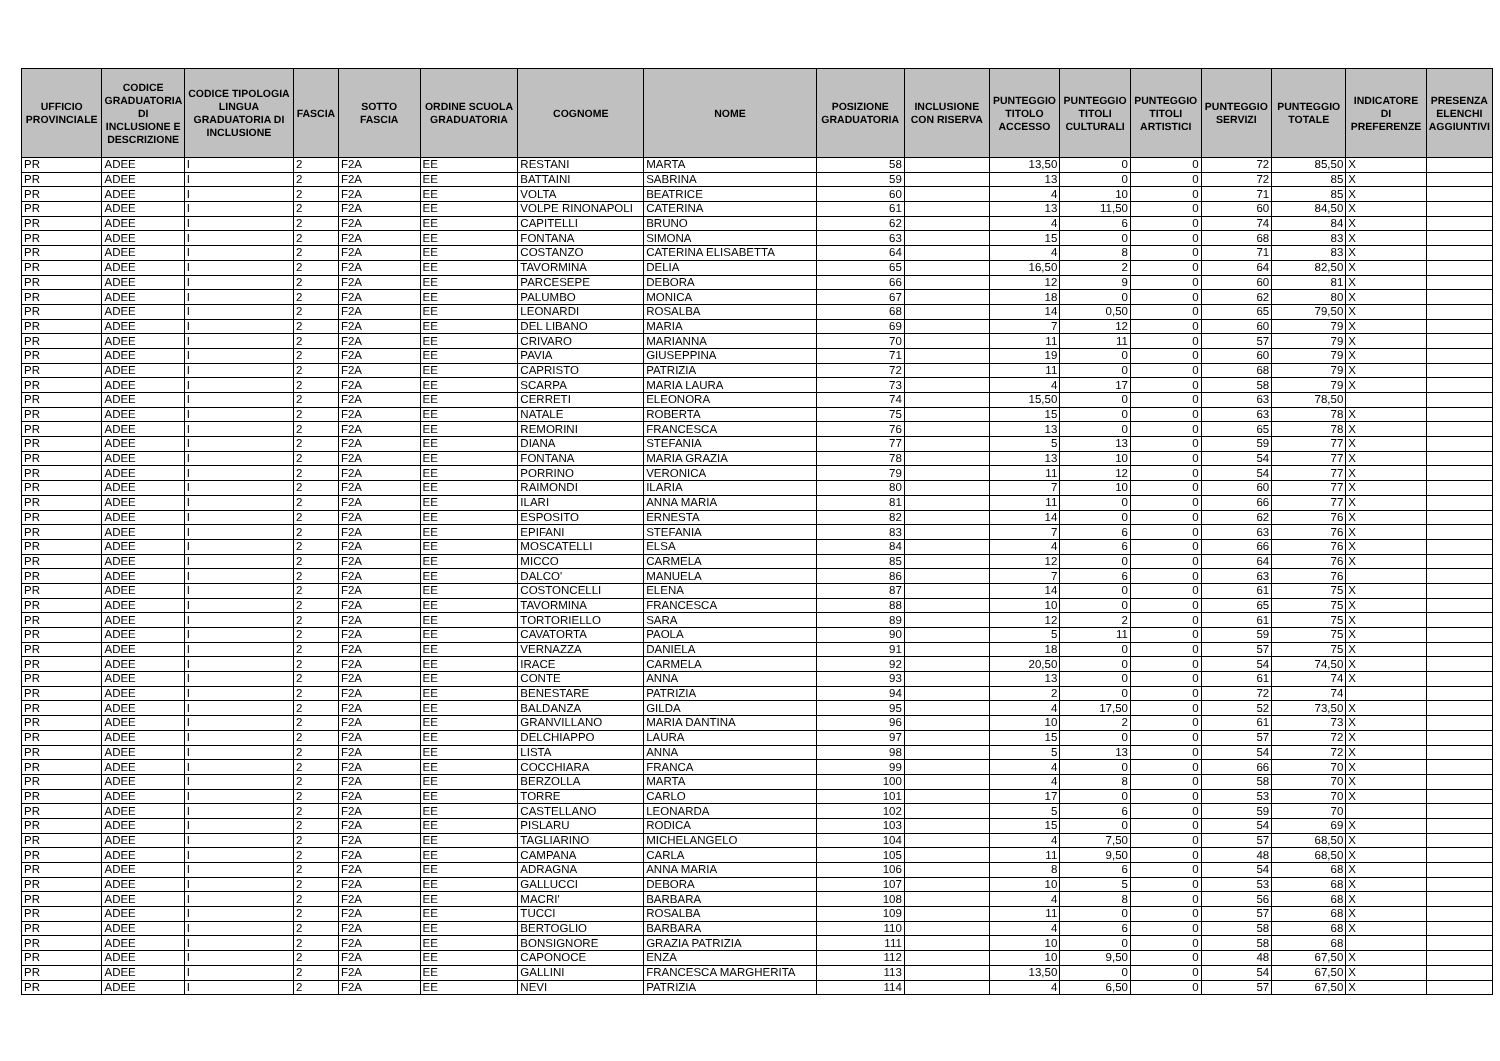| UFFICIO PROVINCIALE | CODICE GRADUATORIA DI INCLUSIONE E DESCRIZIONE | CODICE TIPOLOGIA LINGUA GRADUATORIA DI INCLUSIONE | FASCIA | SOTTO FASCIA | ORDINE SCUOLA GRADUATORIA | COGNOME | NOME | POSIZIONE GRADUATORIA | INCLUSIONE CON RISERVA | PUNTEGGIO TITOLO ACCESSO | PUNTEGGIO TITOLI CULTURALI | PUNTEGGIO TITOLI ARTISTICI | PUNTEGGIO SERVIZI | PUNTEGGIO TOTALE | INDICATORE DI PREFERENZE | PRESENZA ELENCHI AGGIUNTIVI |
| --- | --- | --- | --- | --- | --- | --- | --- | --- | --- | --- | --- | --- | --- | --- | --- | --- |
| PR | ADEE | I | 2 | F2A | EE | RESTANI | MARTA | 58 | | 13,50 | 0 | 0 | 72 | 85,50 | X | |
| PR | ADEE | I | 2 | F2A | EE | BATTAINI | SABRINA | 59 | | 13 | 0 | 0 | 72 | 85 | X | |
| PR | ADEE | I | 2 | F2A | EE | VOLTA | BEATRICE | 60 | | 4 | 10 | 0 | 71 | 85 | X | |
| PR | ADEE | I | 2 | F2A | EE | VOLPE RINONAPOLI | CATERINA | 61 | | 13 | 11,50 | 0 | 60 | 84,50 | X | |
| PR | ADEE | I | 2 | F2A | EE | CAPITELLI | BRUNO | 62 | | 4 | 6 | 0 | 74 | 84 | X | |
| PR | ADEE | I | 2 | F2A | EE | FONTANA | SIMONA | 63 | | 15 | 0 | 0 | 68 | 83 | X | |
| PR | ADEE | I | 2 | F2A | EE | COSTANZO | CATERINA ELISABETTA | 64 | | 4 | 8 | 0 | 71 | 83 | X | |
| PR | ADEE | I | 2 | F2A | EE | TAVORMINA | DELIA | 65 | | 16,50 | 2 | 0 | 64 | 82,50 | X | |
| PR | ADEE | I | 2 | F2A | EE | PARCESEPE | DEBORA | 66 | | 12 | 9 | 0 | 60 | 81 | X | |
| PR | ADEE | I | 2 | F2A | EE | PALUMBO | MONICA | 67 | | 18 | 0 | 0 | 62 | 80 | X | |
| PR | ADEE | I | 2 | F2A | EE | LEONARDI | ROSALBA | 68 | | 14 | 0,50 | 0 | 65 | 79,50 | X | |
| PR | ADEE | I | 2 | F2A | EE | DEL LIBANO | MARIA | 69 | | 7 | 12 | 0 | 60 | 79 | X | |
| PR | ADEE | I | 2 | F2A | EE | CRIVARO | MARIANNA | 70 | | 11 | 11 | 0 | 57 | 79 | X | |
| PR | ADEE | I | 2 | F2A | EE | PAVIA | GIUSEPPINA | 71 | | 19 | 0 | 0 | 60 | 79 | X | |
| PR | ADEE | I | 2 | F2A | EE | CAPRISTO | PATRIZIA | 72 | | 11 | 0 | 0 | 68 | 79 | X | |
| PR | ADEE | I | 2 | F2A | EE | SCARPA | MARIA LAURA | 73 | | 4 | 17 | 0 | 58 | 79 | X | |
| PR | ADEE | I | 2 | F2A | EE | CERRETI | ELEONORA | 74 | | 15,50 | 0 | 0 | 63 | 78,50 | | |
| PR | ADEE | I | 2 | F2A | EE | NATALE | ROBERTA | 75 | | 15 | 0 | 0 | 63 | 78 | X | |
| PR | ADEE | I | 2 | F2A | EE | REMORINI | FRANCESCA | 76 | | 13 | 0 | 0 | 65 | 78 | X | |
| PR | ADEE | I | 2 | F2A | EE | DIANA | STEFANIA | 77 | | 5 | 13 | 0 | 59 | 77 | X | |
| PR | ADEE | I | 2 | F2A | EE | FONTANA | MARIA GRAZIA | 78 | | 13 | 10 | 0 | 54 | 77 | X | |
| PR | ADEE | I | 2 | F2A | EE | PORRINO | VERONICA | 79 | | 11 | 12 | 0 | 54 | 77 | X | |
| PR | ADEE | I | 2 | F2A | EE | RAIMONDI | ILARIA | 80 | | 7 | 10 | 0 | 60 | 77 | X | |
| PR | ADEE | I | 2 | F2A | EE | ILARI | ANNA MARIA | 81 | | 11 | 0 | 0 | 66 | 77 | X | |
| PR | ADEE | I | 2 | F2A | EE | ESPOSITO | ERNESTA | 82 | | 14 | 0 | 0 | 62 | 76 | X | |
| PR | ADEE | I | 2 | F2A | EE | EPIFANI | STEFANIA | 83 | | 7 | 6 | 0 | 63 | 76 | X | |
| PR | ADEE | I | 2 | F2A | EE | MOSCATELLI | ELSA | 84 | | 4 | 6 | 0 | 66 | 76 | X | |
| PR | ADEE | I | 2 | F2A | EE | MICCO | CARMELA | 85 | | 12 | 0 | 0 | 64 | 76 | X | |
| PR | ADEE | I | 2 | F2A | EE | DALCO' | MANUELA | 86 | | 7 | 6 | 0 | 63 | 76 | | |
| PR | ADEE | I | 2 | F2A | EE | COSTONCELLI | ELENA | 87 | | 14 | 0 | 0 | 61 | 75 | X | |
| PR | ADEE | I | 2 | F2A | EE | TAVORMINA | FRANCESCA | 88 | | 10 | 0 | 0 | 65 | 75 | X | |
| PR | ADEE | I | 2 | F2A | EE | TORTORIELLO | SARA | 89 | | 12 | 2 | 0 | 61 | 75 | X | |
| PR | ADEE | I | 2 | F2A | EE | CAVATORTA | PAOLA | 90 | | 5 | 11 | 0 | 59 | 75 | X | |
| PR | ADEE | I | 2 | F2A | EE | VERNAZZA | DANIELA | 91 | | 18 | 0 | 0 | 57 | 75 | X | |
| PR | ADEE | I | 2 | F2A | EE | IRACE | CARMELA | 92 | | 20,50 | 0 | 0 | 54 | 74,50 | X | |
| PR | ADEE | I | 2 | F2A | EE | CONTE | ANNA | 93 | | 13 | 0 | 0 | 61 | 74 | X | |
| PR | ADEE | I | 2 | F2A | EE | BENESTARE | PATRIZIA | 94 | | 2 | 0 | 0 | 72 | 74 | | |
| PR | ADEE | I | 2 | F2A | EE | BALDANZA | GILDA | 95 | | 4 | 17,50 | 0 | 52 | 73,50 | X | |
| PR | ADEE | I | 2 | F2A | EE | GRANVILLANO | MARIA DANTINA | 96 | | 10 | 2 | 0 | 61 | 73 | X | |
| PR | ADEE | I | 2 | F2A | EE | DELCHIAPPO | LAURA | 97 | | 15 | 0 | 0 | 57 | 72 | X | |
| PR | ADEE | I | 2 | F2A | EE | LISTA | ANNA | 98 | | 5 | 13 | 0 | 54 | 72 | X | |
| PR | ADEE | I | 2 | F2A | EE | COCCHIARA | FRANCA | 99 | | 4 | 0 | 0 | 66 | 70 | X | |
| PR | ADEE | I | 2 | F2A | EE | BERZOLLA | MARTA | 100 | | 4 | 8 | 0 | 58 | 70 | X | |
| PR | ADEE | I | 2 | F2A | EE | TORRE | CARLO | 101 | | 17 | 0 | 0 | 53 | 70 | X | |
| PR | ADEE | I | 2 | F2A | EE | CASTELLANO | LEONARDA | 102 | | 5 | 6 | 0 | 59 | 70 | | |
| PR | ADEE | I | 2 | F2A | EE | PISLARU | RODICA | 103 | | 15 | 0 | 0 | 54 | 69 | X | |
| PR | ADEE | I | 2 | F2A | EE | TAGLIARINO | MICHELANGELO | 104 | | 4 | 7,50 | 0 | 57 | 68,50 | X | |
| PR | ADEE | I | 2 | F2A | EE | CAMPANA | CARLA | 105 | | 11 | 9,50 | 0 | 48 | 68,50 | X | |
| PR | ADEE | I | 2 | F2A | EE | ADRAGNA | ANNA MARIA | 106 | | 8 | 6 | 0 | 54 | 68 | X | |
| PR | ADEE | I | 2 | F2A | EE | GALLUCCI | DEBORA | 107 | | 10 | 5 | 0 | 53 | 68 | X | |
| PR | ADEE | I | 2 | F2A | EE | MACRI' | BARBARA | 108 | | 4 | 8 | 0 | 56 | 68 | X | |
| PR | ADEE | I | 2 | F2A | EE | TUCCI | ROSALBA | 109 | | 11 | 0 | 0 | 57 | 68 | X | |
| PR | ADEE | I | 2 | F2A | EE | BERTOGLIO | BARBARA | 110 | | 4 | 6 | 0 | 58 | 68 | X | |
| PR | ADEE | I | 2 | F2A | EE | BONSIGNORE | GRAZIA PATRIZIA | 111 | | 10 | 0 | 0 | 58 | 68 | | |
| PR | ADEE | I | 2 | F2A | EE | CAPONOCE | ENZA | 112 | | 10 | 9,50 | 0 | 48 | 67,50 | X | |
| PR | ADEE | I | 2 | F2A | EE | GALLINI | FRANCESCA MARGHERITA | 113 | | 13,50 | 0 | 0 | 54 | 67,50 | X | |
| PR | ADEE | I | 2 | F2A | EE | NEVI | PATRIZIA | 114 | | 4 | 6,50 | 0 | 57 | 67,50 | X | |